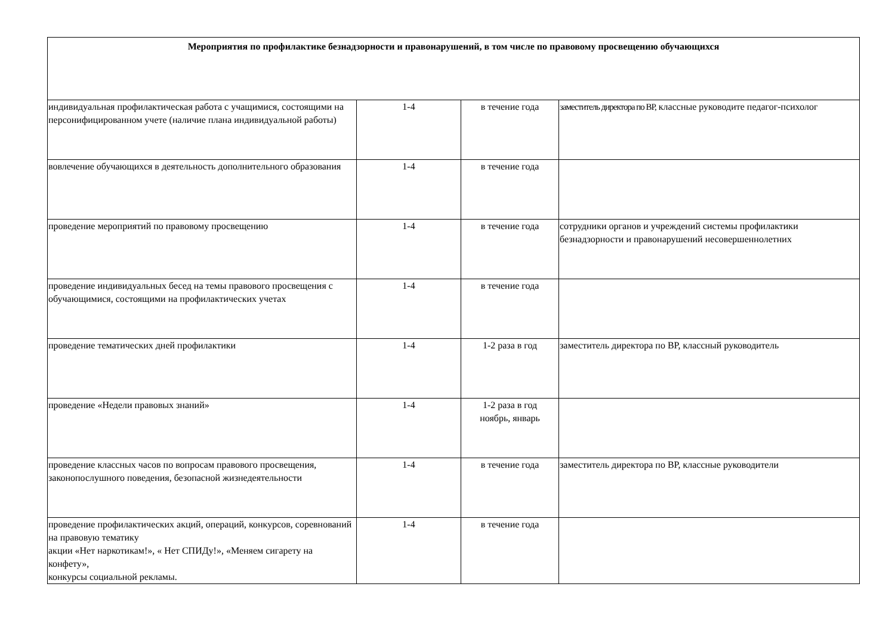| Мероприятия по профилактике безнадзорности и правонарушений, в том числе по правовому просвещению обучающихся | | | |
| --- | --- | --- | --- |
| индивидуальная профилактическая работа с учащимися, состоящими на персонифицированном учете (наличие плана индивидуальной работы) | 1-4 | в течение года | заместитель директора по ВР, классные руководите педагог-психолог |
| вовлечение обучающихся в деятельность дополнительного образования | 1-4 | в течение года | |
| проведение мероприятий по правовому просвещению | 1-4 | в течение года | сотрудники органов и учреждений системы профилактики безнадзорности и правонарушений несовершеннолетних |
| проведение индивидуальных бесед на темы правового просвещения с обучающимися, состоящими на профилактических учетах | 1-4 | в течение года | |
| проведение тематических дней профилактики | 1-4 | 1-2 раза в год | заместитель директора по ВР, классный руководитель |
| проведение «Недели правовых знаний» | 1-4 | 1-2 раза в год ноябрь, январь | |
| проведение классных часов по вопросам правового просвещения, законопослушного поведения, безопасной жизнедеятельности | 1-4 | в течение года | заместитель директора по ВР, классные руководители |
| проведение профилактических акций, операций, конкурсов, соревнований на правовую тематику акции «Нет наркотикам!», « Нет СПИДу!», «Меняем сигарету на конфету», конкурсы социальной рекламы. | 1-4 | в течение года | |